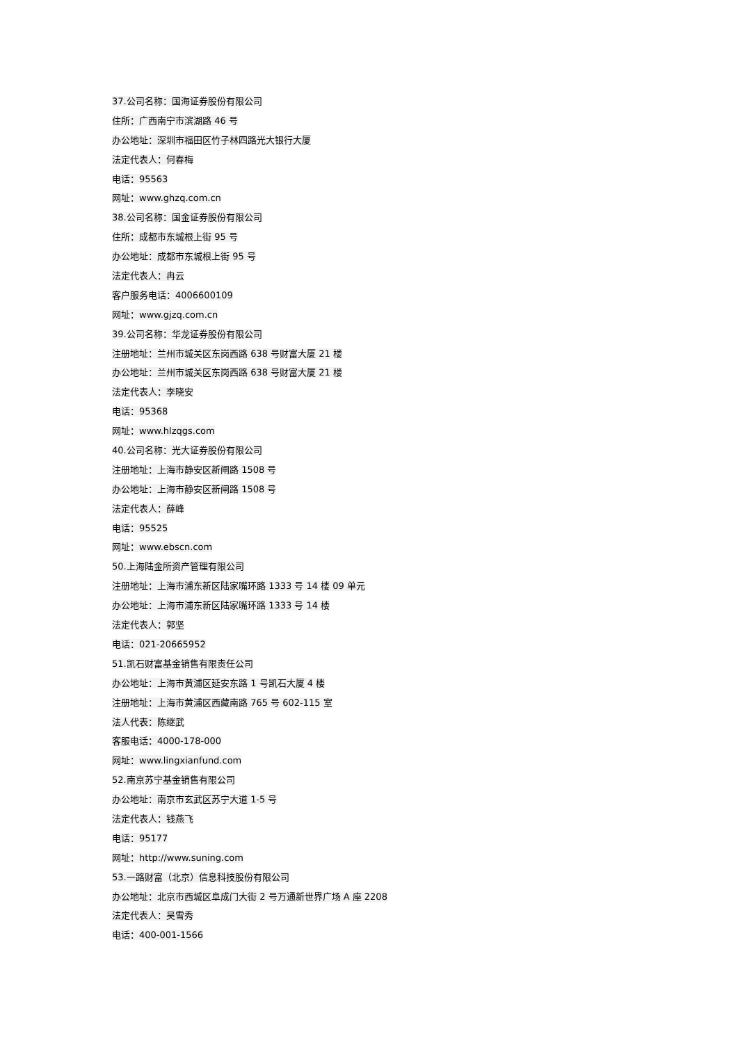37.公司名称：国海证券股份有限公司
住所：广西南宁市滨湖路 46 号
办公地址：深圳市福田区竹子林四路光大银行大厦
法定代表人：何春梅
电话：95563
网址：www.ghzq.com.cn
38.公司名称：国金证券股份有限公司
住所：成都市东城根上街 95 号
办公地址：成都市东城根上街 95 号
法定代表人：冉云
客户服务电话：4006600109
网址：www.gjzq.com.cn
39.公司名称：华龙证券股份有限公司
注册地址：兰州市城关区东岗西路 638 号财富大厦 21 楼
办公地址：兰州市城关区东岗西路 638 号财富大厦 21 楼
法定代表人：李晓安
电话：95368
网址：www.hlzqgs.com
40.公司名称：光大证券股份有限公司
注册地址：上海市静安区新闸路 1508 号
办公地址：上海市静安区新闸路 1508 号
法定代表人：薛峰
电话：95525
网址：www.ebscn.com
50.上海陆金所资产管理有限公司
注册地址：上海市浦东新区陆家嘴环路 1333 号 14 楼 09 单元
办公地址：上海市浦东新区陆家嘴环路 1333 号 14 楼
法定代表人：郭坚
电话：021-20665952
51.凯石财富基金销售有限责任公司
办公地址：上海市黄浦区延安东路 1 号凯石大厦 4 楼
注册地址：上海市黄浦区西藏南路 765 号 602-115 室
法人代表：陈继武
客服电话：4000-178-000
网址：www.lingxianfund.com
52.南京苏宁基金销售有限公司
办公地址：南京市玄武区苏宁大道 1-5 号
法定代表人：钱燕飞
电话：95177
网址：http://www.suning.com
53.一路财富（北京）信息科技股份有限公司
办公地址：北京市西城区阜成门大街 2 号万通新世界广场 A 座 2208
法定代表人：吴雪秀
电话：400-001-1566